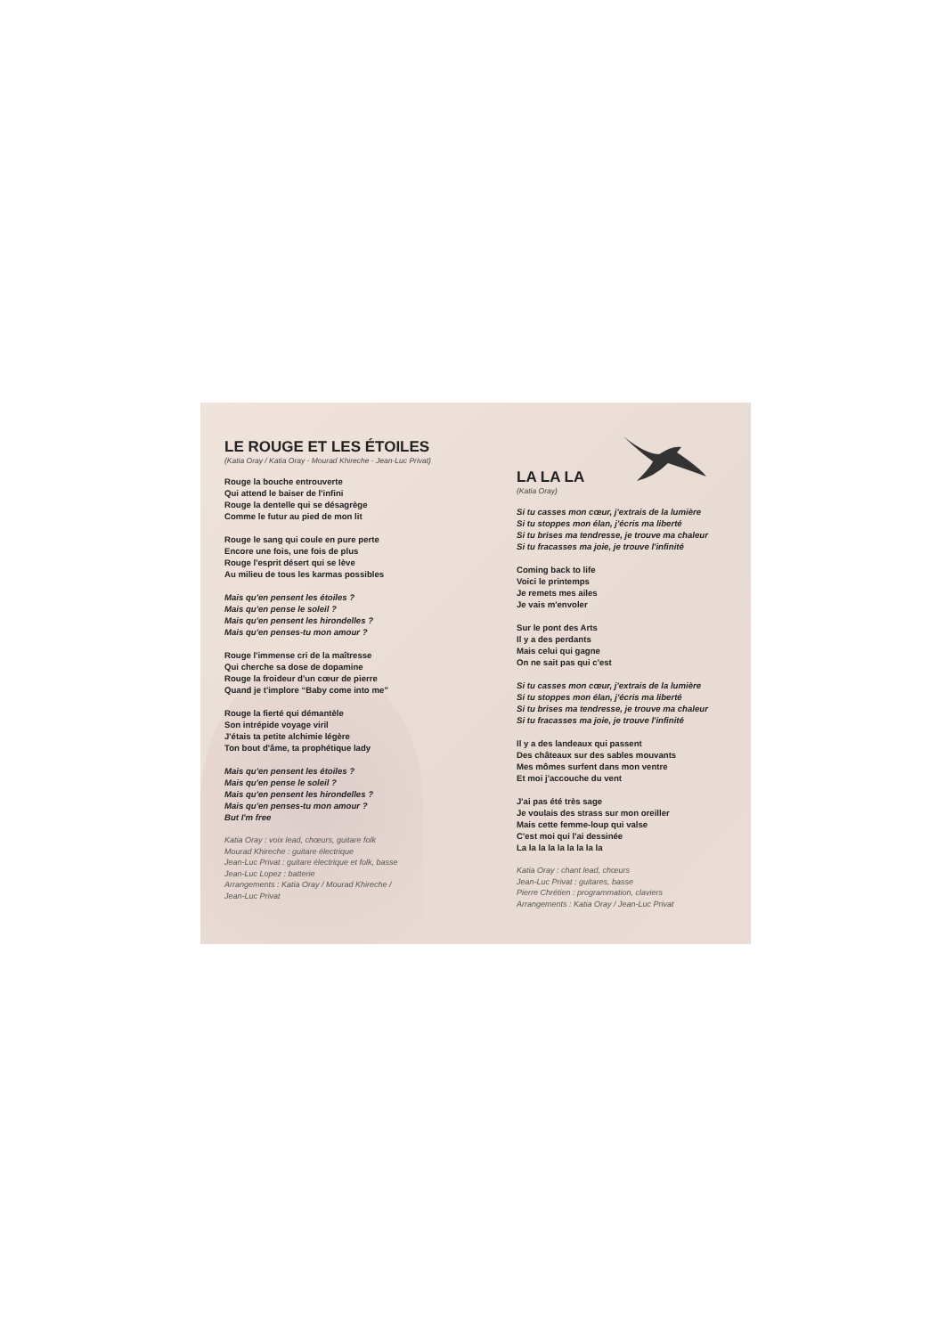LE ROUGE ET LES ÉTOILES
(Katia Oray / Katia Oray - Mourad Khireche - Jean-Luc Privat)
Rouge la bouche entrouverte
Qui attend le baiser de l'infini
Rouge la dentelle qui se désagrège
Comme le futur au pied de mon lit
Rouge le sang qui coule en pure perte
Encore une fois, une fois de plus
Rouge l'esprit désert qui se lève
Au milieu de tous les karmas possibles
Mais qu'en pensent les étoiles ?
Mais qu'en pense le soleil ?
Mais qu'en pensent les hirondelles ?
Mais qu'en penses-tu mon amour ?
Rouge l'immense cri de la maîtresse
Qui cherche sa dose de dopamine
Rouge la froideur d'un cœur de pierre
Quand je t'implore “Baby come into me”
Rouge la fierté qui démantèle
Son intrépide voyage viril
J'étais ta petite alchimie légère
Ton bout d'âme, ta prophétique lady
Mais qu'en pensent les étoiles ?
Mais qu'en pense le soleil ?
Mais qu'en pensent les hirondelles ?
Mais qu'en penses-tu mon amour ?
But I'm free
Katia Oray : voix lead, chœurs, guitare folk
Mourad Khireche : guitare électrique
Jean-Luc Privat : guitare électrique et folk, basse
Jean-Luc Lopez : batterie
Arrangements : Katia Oray / Mourad Khireche /
Jean-Luc Privat
LA LA LA
(Katia Oray)
Si tu casses mon cœur, j'extrais de la lumière
Si tu stoppes mon élan, j'écris ma liberté
Si tu brises ma tendresse, je trouve ma chaleur
Si tu fracasses ma joie, je trouve l'infinité
Coming back to life
Voici le printemps
Je remets mes ailes
Je vais m'envoler
Sur le pont des Arts
Il y a des perdants
Mais celui qui gagne
On ne sait pas qui c'est
Si tu casses mon cœur, j'extrais de la lumière
Si tu stoppes mon élan, j'écris ma liberté
Si tu brises ma tendresse, je trouve ma chaleur
Si tu fracasses ma joie, je trouve l'infinité
Il y a des landeaux qui passent
Des châteaux sur des sables mouvants
Mes mômes surfent dans mon ventre
Et moi j'accouche du vent
J'ai pas été très sage
Je voulais des strass sur mon oreiller
Mais cette femme-loup qui valse
C'est moi qui l'ai dessinée
La la la la la la la la la
Katia Oray : chant lead, chœurs
Jean-Luc Privat : guitares, basse
Pierre Chrétien : programmation, claviers
Arrangements : Katia Oray / Jean-Luc Privat